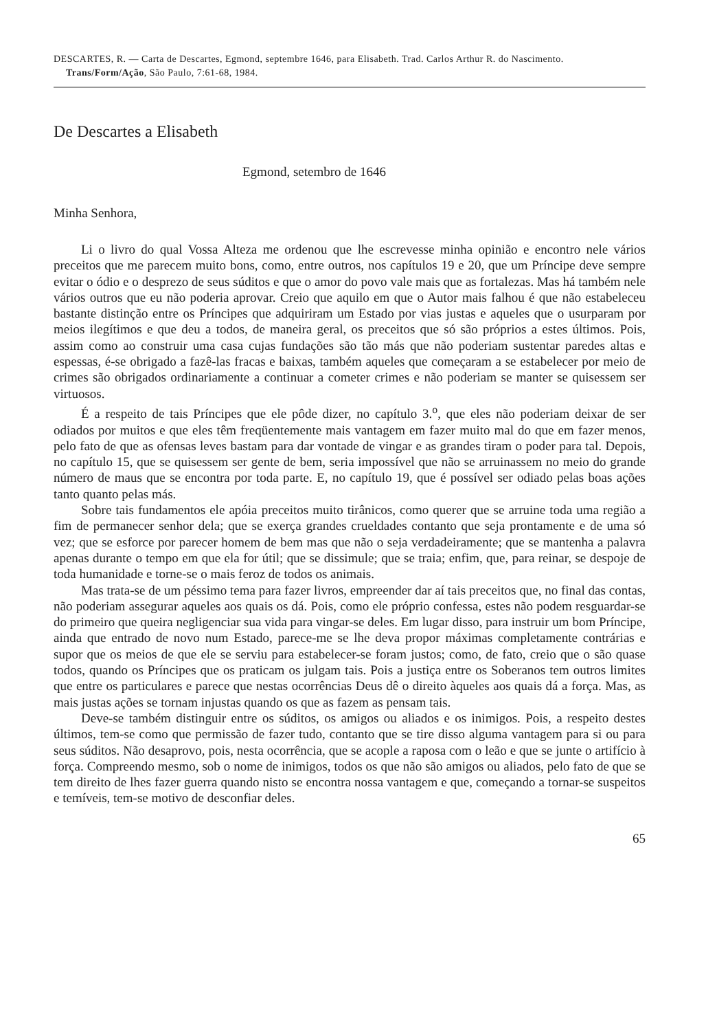DESCARTES, R. — Carta de Descartes, Egmond, septembre 1646, para Elisabeth. Trad. Carlos Arthur R. do Nascimento. Trans/Form/Ação, São Paulo, 7:61-68, 1984.
De Descartes a Elisabeth
Egmond, setembro de 1646
Minha Senhora,
Li o livro do qual Vossa Alteza me ordenou que lhe escrevesse minha opinião e encontro nele vários preceitos que me parecem muito bons, como, entre outros, nos capítulos 19 e 20, que um Príncipe deve sempre evitar o ódio e o desprezo de seus súditos e que o amor do povo vale mais que as fortalezas. Mas há também nele vários outros que eu não poderia aprovar. Creio que aquilo em que o Autor mais falhou é que não estabeleceu bastante distinção entre os Príncipes que adquiriram um Estado por vias justas e aqueles que o usurparam por meios ilegítimos e que deu a todos, de maneira geral, os preceitos que só são próprios a estes últimos. Pois, assim como ao construir uma casa cujas fundações são tão más que não poderiam sustentar paredes altas e espessas, é-se obrigado a fazê-las fracas e baixas, também aqueles que começaram a se estabelecer por meio de crimes são obrigados ordinariamente a continuar a cometer crimes e não poderiam se manter se quisessem ser virtuosos.
É a respeito de tais Príncipes que ele pôde dizer, no capítulo 3.<sup>o</sup>, que eles não poderiam deixar de ser odiados por muitos e que eles têm freqüentemente mais vantagem em fazer muito mal do que em fazer menos, pelo fato de que as ofensas leves bastam para dar vontade de vingar e as grandes tiram o poder para tal. Depois, no capítulo 15, que se quisessem ser gente de bem, seria impossível que não se arruinassem no meio do grande número de maus que se encontra por toda parte. E, no capítulo 19, que é possível ser odiado pelas boas ações tanto quanto pelas más.
Sobre tais fundamentos ele apóia preceitos muito tirânicos, como querer que se arruine toda uma região a fim de permanecer senhor dela; que se exerça grandes crueldades contanto que seja prontamente e de uma só vez; que se esforce por parecer homem de bem mas que não o seja verdadeiramente; que se mantenha a palavra apenas durante o tempo em que ela for útil; que se dissimule; que se traia; enfim, que, para reinar, se despoje de toda humanidade e torne-se o mais feroz de todos os animais.
Mas trata-se de um péssimo tema para fazer livros, empreender dar aí tais preceitos que, no final das contas, não poderiam assegurar aqueles aos quais os dá. Pois, como ele próprio confessa, estes não podem resguardar-se do primeiro que queira negligenciar sua vida para vingar-se deles. Em lugar disso, para instruir um bom Príncipe, ainda que entrado de novo num Estado, parece-me se lhe deva propor máximas completamente contrárias e supor que os meios de que ele se serviu para estabelecer-se foram justos; como, de fato, creio que o são quase todos, quando os Príncipes que os praticam os julgam tais. Pois a justiça entre os Soberanos tem outros limites que entre os particulares e parece que nestas ocorrências Deus dê o direito àqueles aos quais dá a força. Mas, as mais justas ações se tornam injustas quando os que as fazem as pensam tais.
Deve-se também distinguir entre os súditos, os amigos ou aliados e os inimigos. Pois, a respeito destes últimos, tem-se como que permissão de fazer tudo, contanto que se tire disso alguma vantagem para si ou para seus súditos. Não desaprovo, pois, nesta ocorrência, que se acople a raposa com o leão e que se junte o artifício à força. Compreendo mesmo, sob o nome de inimigos, todos os que não são amigos ou aliados, pelo fato de que se tem direito de lhes fazer guerra quando nisto se encontra nossa vantagem e que, começando a tornar-se suspeitos e temíveis, tem-se motivo de desconfiar deles.
65